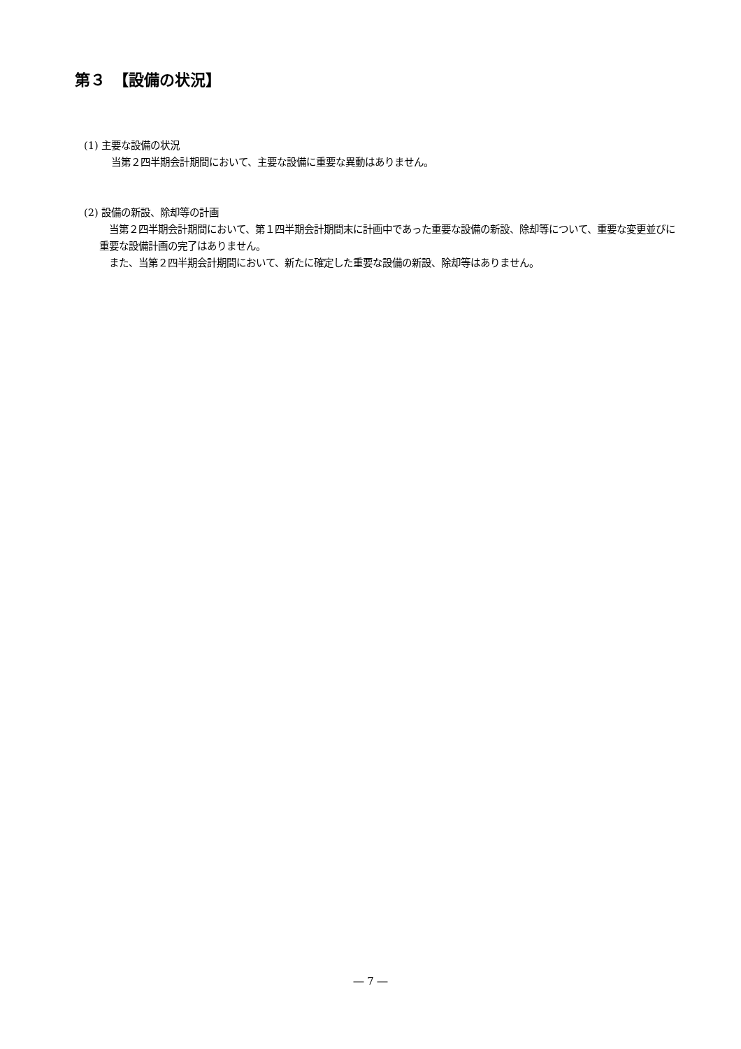第３　【設備の状況】
(1) 主要な設備の状況
当第２四半期会計期間において、主要な設備に重要な異動はありません。
(2) 設備の新設、除却等の計画
　当第２四半期会計期間において、第１四半期会計期間末に計画中であった重要な設備の新設、除却等について、重要な変更並びに重要な設備計画の完了はありません。
　また、当第２四半期会計期間において、新たに確定した重要な設備の新設、除却等はありません。
― 7 ―